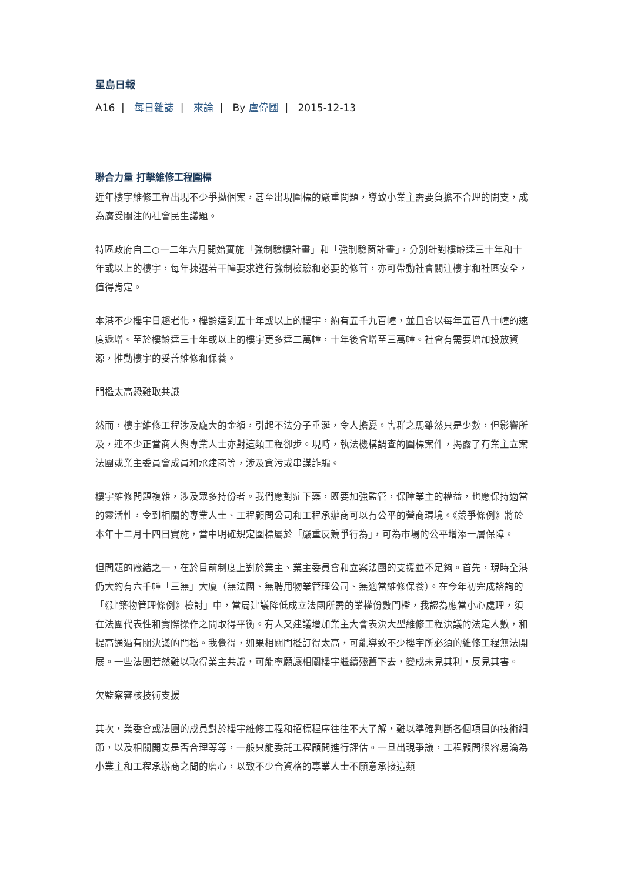星島日報
A16 | 每日雜誌 | 來論 | By 盧偉國 | 2015-12-13
聯合力量 打擊維修工程圍標
近年樓宇維修工程出現不少爭拗個案，甚至出現圍標的嚴重問題，導致小業主需要負擔不合理的開支，成為廣受關注的社會民生議題。
特區政府自二○一二年六月開始實施「強制驗樓計畫」和「強制驗窗計畫」，分別針對樓齡達三十年和十年或以上的樓宇，每年揀選若干幢要求進行強制檢驗和必要的修葺，亦可帶動社會關注樓宇和社區安全，值得肯定。
本港不少樓宇日趨老化，樓齡達到五十年或以上的樓宇，約有五千九百幢，並且會以每年五百八十幢的速度遞增。至於樓齡達三十年或以上的樓宇更多達二萬幢，十年後會增至三萬幢。社會有需要增加投放資源，推動樓宇的妥善維修和保養。
門檻太高恐難取共識
然而，樓宇維修工程涉及龐大的金額，引起不法分子垂涎，令人擔憂。害群之馬雖然只是少數，但影響所及，連不少正當商人與專業人士亦對這類工程卻步。現時，執法機構調查的圍標案件，揭露了有業主立案法團或業主委員會成員和承建商等，涉及貪污或串謀詐騙。
樓宇維修問題複雜，涉及眾多持份者。我們應對症下藥，既要加強監管，保障業主的權益，也應保持適當的靈活性，令到相關的專業人士、工程顧問公司和工程承辦商可以有公平的營商環境。《競爭條例》將於本年十二月十四日實施，當中明確規定圍標屬於「嚴重反競爭行為」，可為市場的公平增添一層保障。
但問題的癥結之一，在於目前制度上對於業主、業主委員會和立案法團的支援並不足夠。首先，現時全港仍大約有六千幢「三無」大廈（無法團、無聘用物業管理公司、無適當維修保養）。在今年初完成諮詢的「《建築物管理條例》檢討」中，當局建議降低成立法團所需的業權份數門檻，我認為應當小心處理，須在法團代表性和實際操作之間取得平衡。有人又建議增加業主大會表決大型維修工程決議的法定人數，和提高通過有關決議的門檻。我覺得，如果相關門檻訂得太高，可能導致不少樓宇所必須的維修工程無法開展。一些法團若然難以取得業主共識，可能寧願讓相關樓宇繼續殘舊下去，變成未見其利，反見其害。
欠監察審核技術支援
其次，業委會或法團的成員對於樓宇維修工程和招標程序往往不大了解，難以準確判斷各個項目的技術細節，以及相關開支是否合理等等，一般只能委託工程顧問進行評估。一旦出現爭議，工程顧問很容易淪為小業主和工程承辦商之間的磨心，以致不少合資格的專業人士不願意承接這類